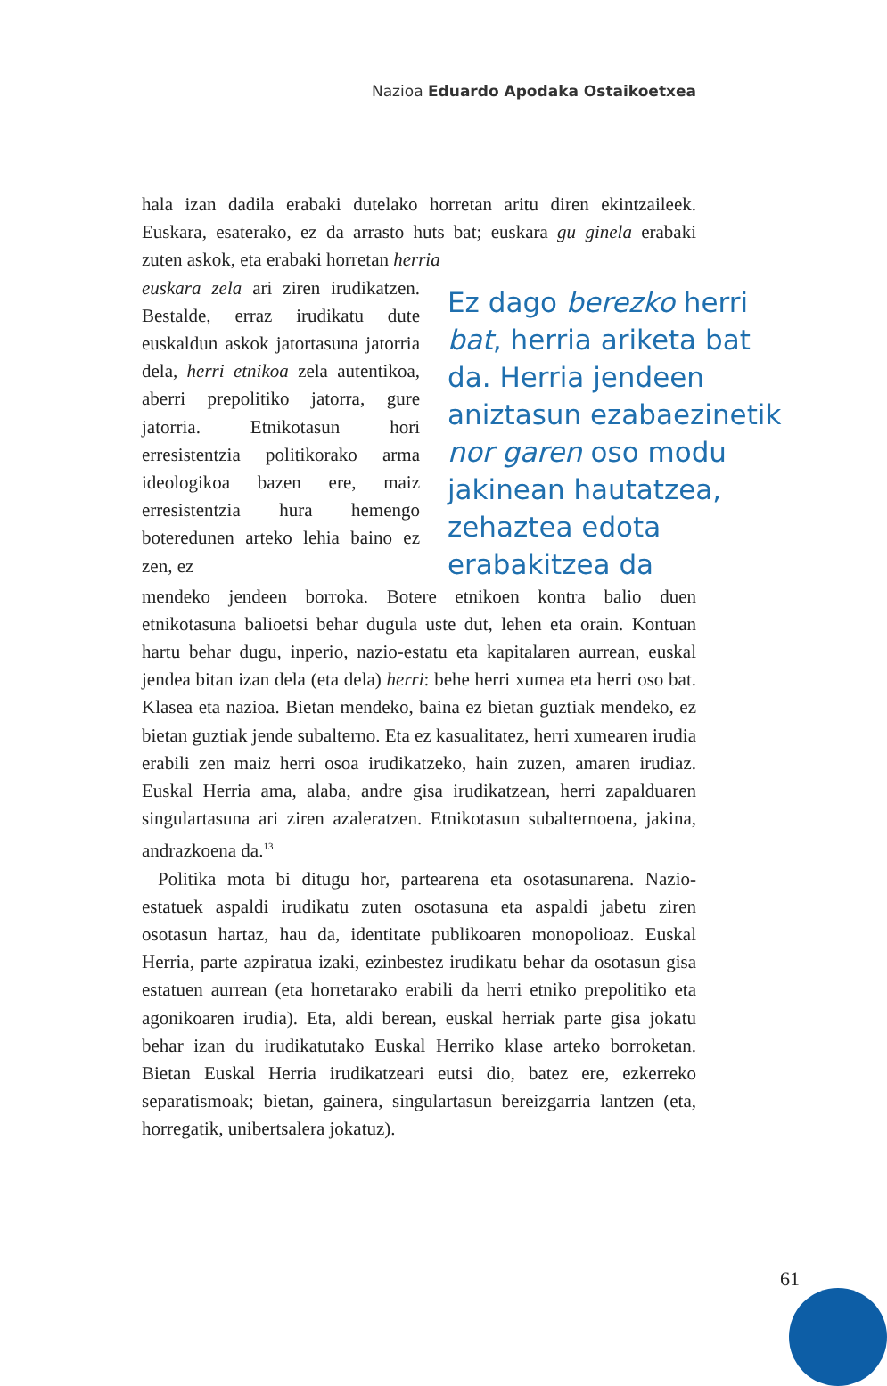Nazioa Eduardo Apodaka Ostaikoetxea
hala izan dadila erabaki dutelako horretan aritu diren ekintzaileek. Euskara, esaterako, ez da arrasto huts bat; euskara gu ginela erabaki zuten askok, eta erabaki horretan herria
euskara zela ari ziren irudikatzen. Bestalde, erraz irudikatu dute euskaldun askok jatortasuna jatorria dela, herri etnikoa zela autentikoa, aberri prepolitiko jatorra, gure jatorria. Etnikotasun hori erresistentzia politikorako arma ideologikoa bazen ere, maiz erresistentzia hura hemengo boteredunen arteko lehia baino ez zen, ez
Ez dago berezko herri bat, herria ariketa bat da. Herria jendeen aniztasun ezabaezinetik nor garen oso modu jakinean hautatzea, zehaztea edota erabakitzea da
mendeko jendeen borroka. Botere etnikoen kontra balio duen etnikotasuna balioetsi behar dugula uste dut, lehen eta orain. Kontuan hartu behar dugu, inperio, nazio-estatu eta kapitalaren aurrean, euskal jendea bitan izan dela (eta dela) herri: behe herri xumea eta herri oso bat. Klasea eta nazioa. Bietan mendeko, baina ez bietan guztiak mendeko, ez bietan guztiak jende subalterno. Eta ez kasualitatez, herri xumearen irudia erabili zen maiz herri osoa irudikatzeko, hain zuzen, amaren irudiaz. Euskal Herria ama, alaba, andre gisa irudikatzean, herri zapalduaren singulartasuna ari ziren azaleratzen. Etnikotasun subalternoena, jakina, andrazkoena da.<sup>13</sup>
Politika mota bi ditugu hor, partearena eta osotasunarena. Nazio-estatuek aspaldi irudikatu zuten osotasuna eta aspaldi jabetu ziren osotasun hartaz, hau da, identitate publikoaren monopolioaz. Euskal Herria, parte azpiratua izaki, ezinbestez irudikatu behar da osotasun gisa estatuen aurrean (eta horretarako erabili da herri etniko prepolitiko eta agonikoaren irudia). Eta, aldi berean, euskal herriak parte gisa jokatu behar izan du irudikatutako Euskal Herriko klase arteko borroketan. Bietan Euskal Herria irudikatzeari eutsi dio, batez ere, ezkerreko separatismoak; bietan, gainera, singulartasun bereizgarria lantzen (eta, horregatik, unibertsalera jokatuz).
61